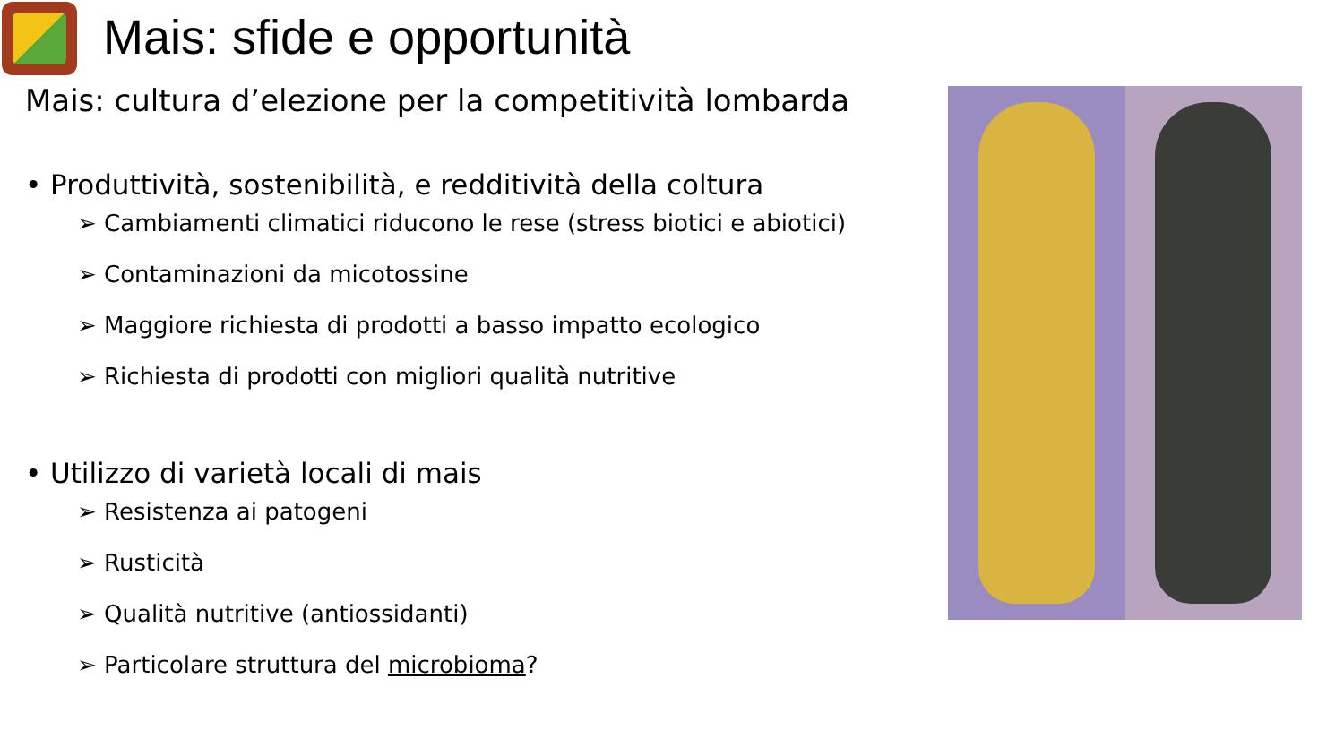Mais: sfide e opportunità
Mais: cultura d’elezione per la competitività lombarda
• Produttività, sostenibilità, e redditività della coltura
➢ Cambiamenti climatici riducono le rese (stress biotici e abiotici)
➢ Contaminazioni da micotossine
➢ Maggiore richiesta di prodotti a basso impatto ecologico
➢ Richiesta di prodotti con migliori qualità nutritive
• Utilizzo di varietà locali di mais
➢ Resistenza ai patogeni
➢ Rusticità
➢ Qualità nutritive (antiossidanti)
➢ Particolare struttura del microbioma?